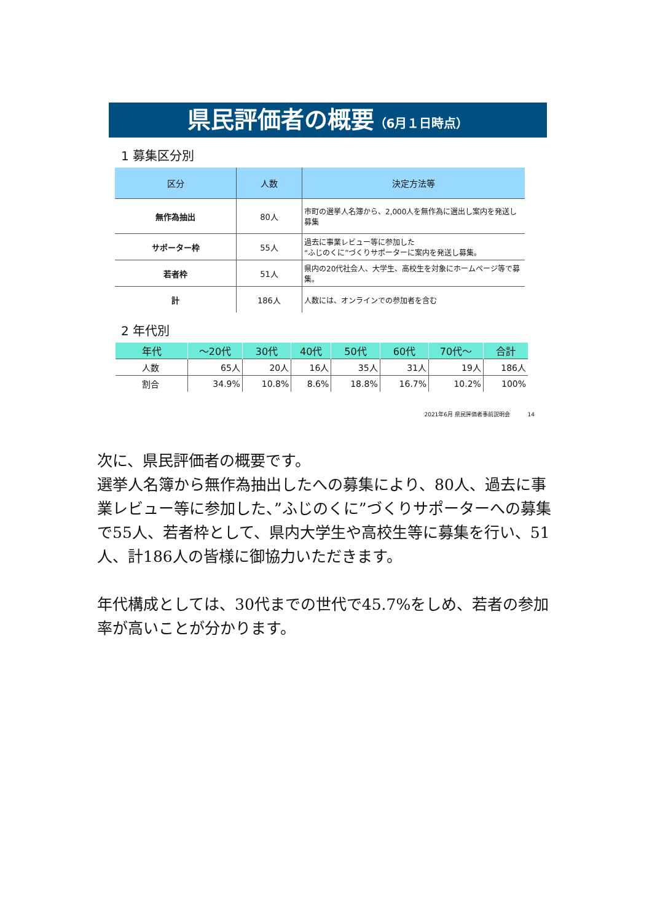県民評価者の概要（6月１日時点）
1 募集区分別
| 区分 | 人数 | 決定方法等 |
| --- | --- | --- |
| 無作為抽出 | 80人 | 市町の選挙人名簿から、2,000人を無作為に選出し案内を発送し募集 |
| サポーター枠 | 55人 | 過去に事業レビュー等に参加した “ふじのくに”づくりサポーターに案内を発送し募集。 |
| 若者枠 | 51人 | 県内の20代社会人、大学生、高校生を対象にホームページ等で募集。 |
| 計 | 186人 | 人数には、オンラインでの参加者を含む |
2 年代別
| 年代 | ～20代 | 30代 | 40代 | 50代 | 60代 | 70代～ | 合計 |
| --- | --- | --- | --- | --- | --- | --- | --- |
| 人数 | 65人 | 20人 | 16人 | 35人 | 31人 | 19人 | 186人 |
| 割合 | 34.9% | 10.8% | 8.6% | 18.8% | 16.7% | 10.2% | 100% |
2021年6月 県民評価者事前説明会 14
次に、県民評価者の概要です。
選挙人名簿から無作為抽出したへの募集により、80人、過去に事業レビュー等に参加した、”ふじのくに”づくりサポーターへの募集で55人、若者枠として、県内大学生や高校生等に募集を行い、51人、計186人の皆様に御協力いただきます。
年代構成としては、30代までの世代で45.7%をしめ、若者の参加率が高いことが分かります。